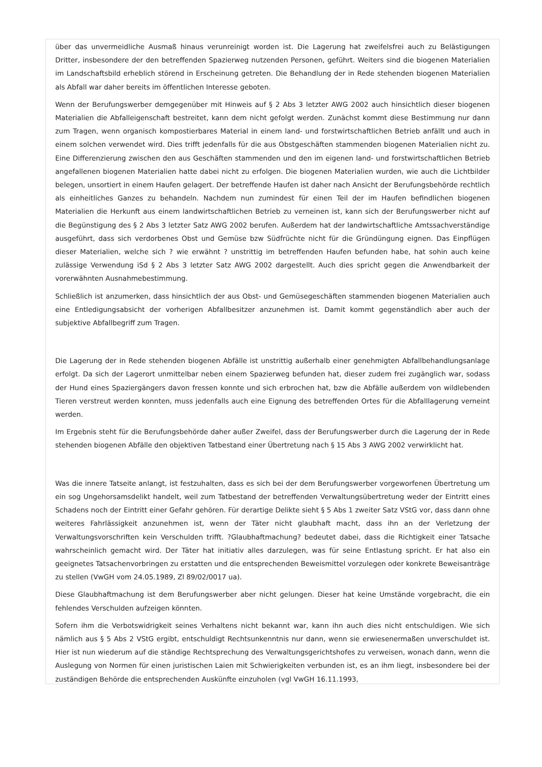über das unvermeidliche Ausmaß hinaus verunreinigt worden ist. Die Lagerung hat zweifelsfrei auch zu Belästigungen Dritter, insbesondere der den betreffenden Spazierweg nutzenden Personen, geführt. Weiters sind die biogenen Materialien im Landschaftsbild erheblich störend in Erscheinung getreten. Die Behandlung der in Rede stehenden biogenen Materialien als Abfall war daher bereits im öffentlichen Interesse geboten.
Wenn der Berufungswerber demgegenüber mit Hinweis auf § 2 Abs 3 letzter AWG 2002 auch hinsichtlich dieser biogenen Materialien die Abfalleigenschaft bestreitet, kann dem nicht gefolgt werden. Zunächst kommt diese Bestimmung nur dann zum Tragen, wenn organisch kompostierbares Material in einem land- und forstwirtschaftlichen Betrieb anfällt und auch in einem solchen verwendet wird. Dies trifft jedenfalls für die aus Obstgeschäften stammenden biogenen Materialien nicht zu. Eine Differenzierung zwischen den aus Geschäften stammenden und den im eigenen land- und forstwirtschaftlichen Betrieb angefallenen biogenen Materialien hatte dabei nicht zu erfolgen. Die biogenen Materialien wurden, wie auch die Lichtbilder belegen, unsortiert in einem Haufen gelagert. Der betreffende Haufen ist daher nach Ansicht der Berufungsbehörde rechtlich als einheitliches Ganzes zu behandeln. Nachdem nun zumindest für einen Teil der im Haufen befindlichen biogenen Materialien die Herkunft aus einem landwirtschaftlichen Betrieb zu verneinen ist, kann sich der Berufungswerber nicht auf die Begünstigung des § 2 Abs 3 letzter Satz AWG 2002 berufen. Außerdem hat der landwirtschaftliche Amtssachverständige ausgeführt, dass sich verdorbenes Obst und Gemüse bzw Südfrüchte nicht für die Gründüngung eignen. Das Einpflügen dieser Materialien, welche sich ? wie erwähnt ? unstrittig im betreffenden Haufen befunden habe, hat sohin auch keine zulässige Verwendung iSd § 2 Abs 3 letzter Satz AWG 2002 dargestellt. Auch dies spricht gegen die Anwendbarkeit der vorerwähnten Ausnahmebestimmung.
Schließlich ist anzumerken, dass hinsichtlich der aus Obst- und Gemüsegeschäften stammenden biogenen Materialien auch eine Entledigungsabsicht der vorherigen Abfallbesitzer anzunehmen ist. Damit kommt gegenständlich aber auch der subjektive Abfallbegriff zum Tragen.
Die Lagerung der in Rede stehenden biogenen Abfälle ist unstrittig außerhalb einer genehmigten Abfallbehandlungsanlage erfolgt. Da sich der Lagerort unmittelbar neben einem Spazierweg befunden hat, dieser zudem frei zugänglich war, sodass der Hund eines Spaziergängers davon fressen konnte und sich erbrochen hat, bzw die Abfälle außerdem von wildlebenden Tieren verstreut werden konnten, muss jedenfalls auch eine Eignung des betreffenden Ortes für die Abfalllagerung verneint werden.
Im Ergebnis steht für die Berufungsbehörde daher außer Zweifel, dass der Berufungswerber durch die Lagerung der in Rede stehenden biogenen Abfälle den objektiven Tatbestand einer Übertretung nach § 15 Abs 3 AWG 2002 verwirklicht hat.
Was die innere Tatseite anlangt, ist festzuhalten, dass es sich bei der dem Berufungswerber vorgeworfenen Übertretung um ein sog Ungehorsamsdelikt handelt, weil zum Tatbestand der betreffenden Verwaltungsübertretung weder der Eintritt eines Schadens noch der Eintritt einer Gefahr gehören. Für derartige Delikte sieht § 5 Abs 1 zweiter Satz VStG vor, dass dann ohne weiteres Fahrlässigkeit anzunehmen ist, wenn der Täter nicht glaubhaft macht, dass ihn an der Verletzung der Verwaltungsvorschriften kein Verschulden trifft. ?Glaubhaftmachung? bedeutet dabei, dass die Richtigkeit einer Tatsache wahrscheinlich gemacht wird. Der Täter hat initiativ alles darzulegen, was für seine Entlastung spricht. Er hat also ein geeignetes Tatsachenvorbringen zu erstatten und die entsprechenden Beweismittel vorzulegen oder konkrete Beweisanträge zu stellen (VwGH vom 24.05.1989, Zl 89/02/0017 ua).
Diese Glaubhaftmachung ist dem Berufungswerber aber nicht gelungen. Dieser hat keine Umstände vorgebracht, die ein fehlendes Verschulden aufzeigen könnten.
Sofern ihm die Verbotswidrigkeit seines Verhaltens nicht bekannt war, kann ihn auch dies nicht entschuldigen. Wie sich nämlich aus § 5 Abs 2 VStG ergibt, entschuldigt Rechtsunkenntnis nur dann, wenn sie erwiesenermaßen unverschuldet ist. Hier ist nun wiederum auf die ständige Rechtsprechung des Verwaltungsgerichtshofes zu verweisen, wonach dann, wenn die Auslegung von Normen für einen juristischen Laien mit Schwierigkeiten verbunden ist, es an ihm liegt, insbesondere bei der zuständigen Behörde die entsprechenden Auskünfte einzuholen (vgl VwGH 16.11.1993,